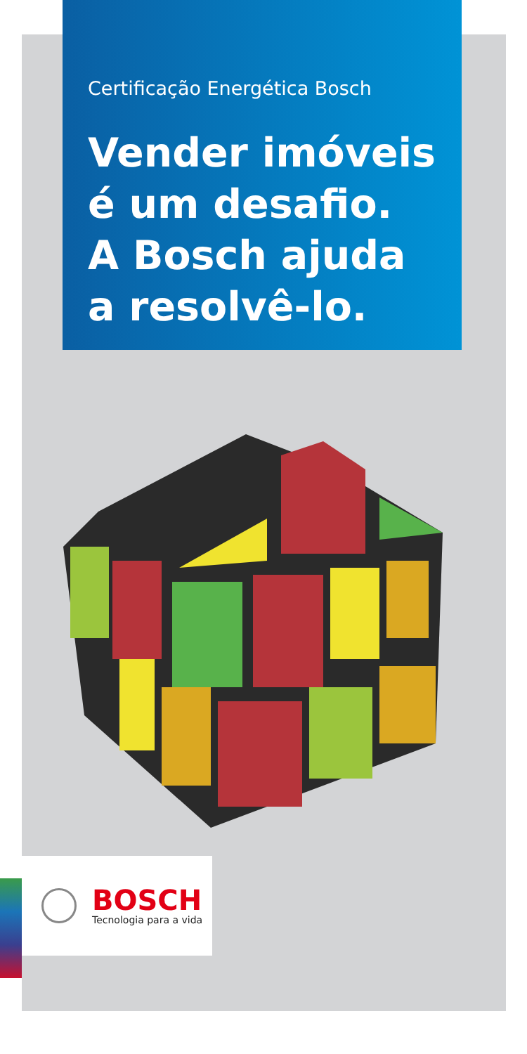Certificação Energética Bosch
Vender imóveis é um desafio. A Bosch ajuda a resolvê-lo.
BOSCH
Tecnologia para a vida